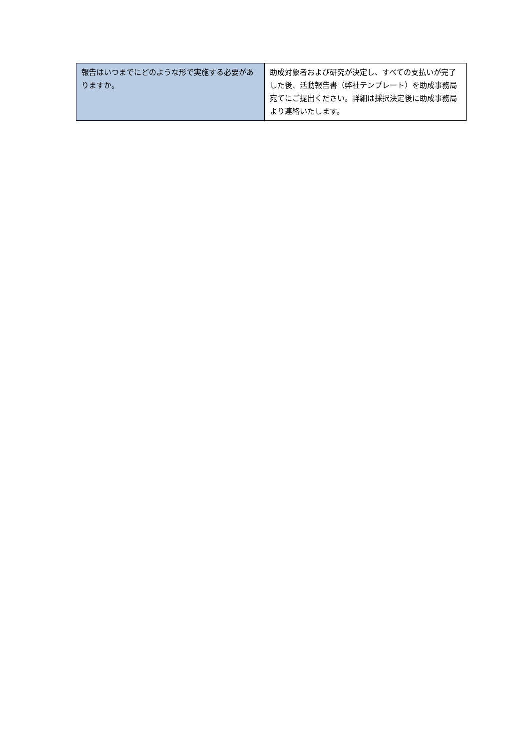| 報告はいつまでにどのような形で実施する必要がありますか。 | 助成対象者および研究が決定し、すべての支払いが完了した後、活動報告書（弊社テンプレート）を助成事務局宛てにご提出ください。詳細は採択決定後に助成事務局より連絡いたします。 |